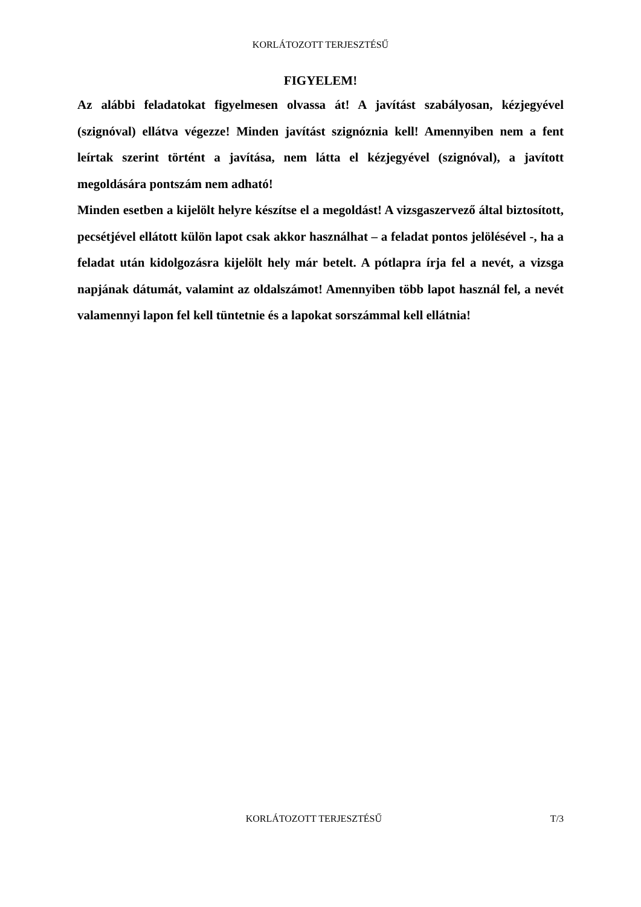KORLÁTOZOTT TERJESZTÉSŰ
FIGYELEM!
Az alábbi feladatokat figyelmesen olvassa át! A javítást szabályosan, kézjegyével (szignóval) ellátva végezze! Minden javítást szignóznia kell! Amennyiben nem a fent leírtak szerint történt a javítása, nem látta el kézjegyével (szignóval), a javított megoldására pontszám nem adható!
Minden esetben a kijelölt helyre készítse el a megoldást! A vizsgaszervező által biztosított, pecsétjével ellátott külön lapot csak akkor használhat – a feladat pontos jelölésével -, ha a feladat után kidolgozásra kijelölt hely már betelt. A pótlapra írja fel a nevét, a vizsga napjának dátumát, valamint az oldalszámot! Amennyiben több lapot használ fel, a nevét valamennyi lapon fel kell tüntetnie és a lapokat sorszámmal kell ellátnia!
KORLÁTOZOTT TERJESZTÉSŰ T/3